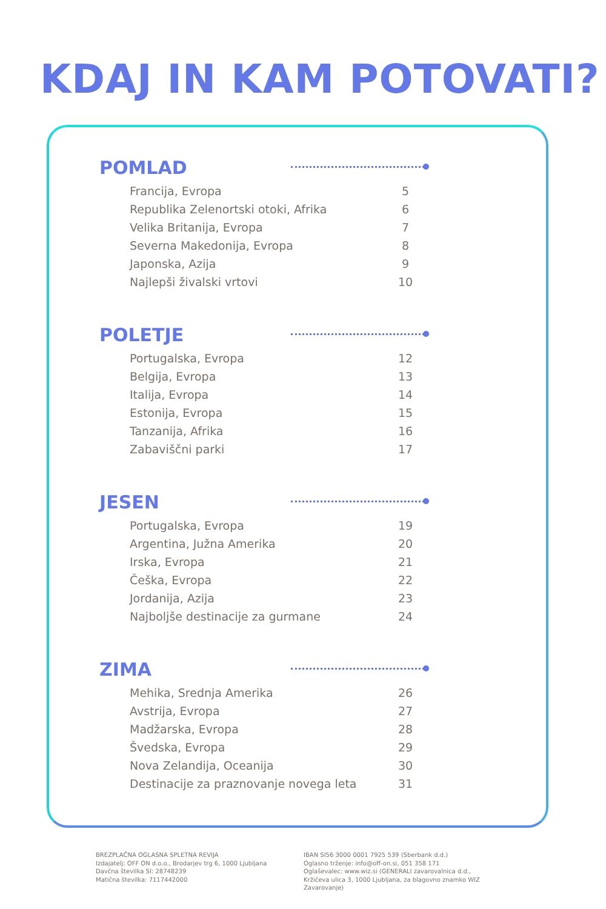KDAJ IN KAM POTOVATI?
POMLAD
Francija, Evropa 5
Republika Zelenortski otoki, Afrika 6
Velika Britanija, Evropa 7
Severna Makedonija, Evropa 8
Japonska, Azija 9
Najlepši živalski vrtovi 10
POLETJE
Portugalska, Evropa 12
Belgija, Evropa 13
Italija, Evropa 14
Estonija, Evropa 15
Tanzanija, Afrika 16
Zabaviščni parki 17
JESEN
Portugalska, Evropa 19
Argentina, Južna Amerika 20
Irska, Evropa 21
Češka, Evropa 22
Jordanija, Azija 23
Najboljše destinacije za gurmane 24
ZIMA
Mehika, Srednja Amerika 26
Avstrija, Evropa 27
Madžarska, Evropa 28
Švedska, Evropa 29
Nova Zelandija, Oceanija 30
Destinacije za praznovanje novega leta 31
BREZPLAČNA OGLASNA SPLETNA REVIJA
Izdajatelj: OFF ON d.o.o., Brodarjev trg 6, 1000 Ljubljana
Davčna številka SI: 28748239
Matična številka: 7117442000
IBAN SI56 3000 0001 7925 539 (Sberbank d.d.)
Oglasno trženje: info@off-on.si, 051 358 171
Oglaševalec: www.wiz.si (GENERALI zavarovalnica d.d., Kržičeva ulica 3, 1000 Ljubljana, za blagovno znamko WIZ Zavarovanje)